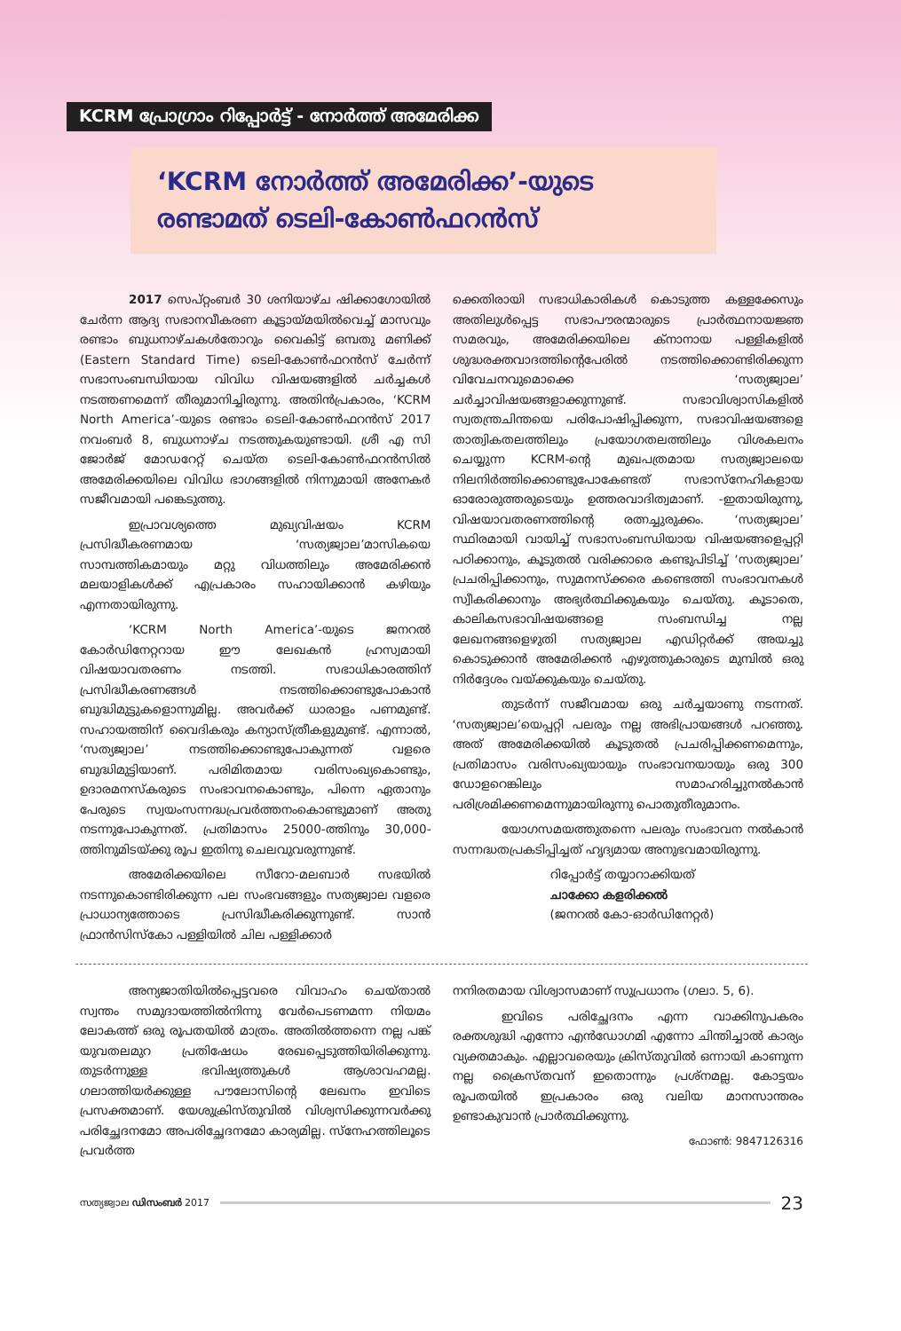KCRM പ്രോഗ്രാം റിപ്പോർട്ട് - നോർത്ത് അമേരിക്ക
‘KCRM നോർത്ത് അമേരിക്ക’-യുടെ
രണ്ടാമത് ടെലി-കോൺഫറൻസ്
2017 സെപ്റ്റംബർ 30 ശനിയാഴ്ച ഷിക്കാഗോയിൽ ചേർന്ന ആദ്യ സഭാനവീകരണ കൂട്ടായ്മയിൽവെച്ച് മാസവും രണ്ടാം ബുധനാഴ്ചകൾതോറും വൈകിട്ട് ഒമ്പതു മണിക്ക് (Eastern Standard Time) ടെലി-കോൺഫറൻസ് ചേർന്ന് സഭാസംബന്ധിയായ വിവിധ വിഷയങ്ങളിൽ ചർച്ചകൾ നടത്തണമെന്ന് തീരുമാനിച്ചിരുന്നു. അതിൻപ്രകാരം, ‘KCRM North America’-യുടെ രണ്ടാം ടെലി-കോൺഫറൻസ് 2017 നവംബർ 8, ബുധനാഴ്ച നടത്തുകയുണ്ടായി. ശ്രീ എ സി ജോർജ് മോഡറേറ്റ് ചെയ്ത ടെലി-കോൺഫറൻസിൽ അമേരിക്കയിലെ വിവിധ ഭാഗങ്ങളിൽ നിന്നുമായി അനേകർ സജീവമായി പങ്കെടുത്തു.
ഇപ്രാവശ്യത്തെ മുഖ്യവിഷയം KCRM പ്രസിദ്ധീകരണമായ ‘സത്യജ്വാല’മാസികയെ സാമ്പത്തികമായും മറ്റു വിധത്തിലും അമേരിക്കൻ മലയാളികൾക്ക് എപ്രകാരം സഹായിക്കാൻ കഴിയും എന്നതായിരുന്നു.
‘KCRM North America’-യുടെ ജനറൽ കോർഡിനേറ്ററായ ഈ ലേഖകൻ ഹ്രസ്വമായി വിഷയാവതരണം നടത്തി. സഭാധികാരത്തിന് പ്രസിദ്ധീകരണങ്ങൾ നടത്തിക്കൊണ്ടുപോകാൻ ബുദ്ധിമുട്ടുകളൊന്നുമില്ല. അവർക്ക് ധാരാളം പണമുണ്ട്. സഹായത്തിന് വൈദികരും കന്യാസ്ത്രീകളുമുണ്ട്. എന്നാൽ, ‘സത്യജ്വാല’ നടത്തിക്കൊണ്ടുപോകുന്നത് വളരെ ബുദ്ധിമുട്ടിയാണ്. പരിമിതമായ വരിസംഖ്യകൊണ്ടും, ഉദാരമനസ്കരുടെ സംഭാവനകൊണ്ടും, പിന്നെ ഏതാനും പേരുടെ സ്വയംസന്നദ്ധപ്രവർത്തനംകൊണ്ടുമാണ് അതു നടന്നുപോകുന്നത്. പ്രതിമാസം 25000-ത്തിനും 30,000-ത്തിനുമിടയ്ക്കു രൂപ ഇതിനു ചെലവുവരുന്നുണ്ട്.
അമേരിക്കയിലെ സീറോ-മലബാർ സഭയിൽ നടന്നുകൊണ്ടിരിക്കുന്ന പല സംഭവങ്ങളും സത്യജ്വാല വളരെ പ്രാധാന്യത്തോടെ പ്രസിദ്ധീകരിക്കുന്നുണ്ട്. സാൻ ഫ്രാൻസിസ്കോ പള്ളിയിൽ ചില പള്ളിക്കാർ
ക്കെതിരായി സഭാധികാരികൾ കൊടുത്ത കള്ളക്കേസും അതിലുൾപ്പെട്ട സഭാപൗരന്മാരുടെ പ്രാർത്ഥനായജ്ഞ സമരവും, അമേരിക്കയിലെ ക്നാനായ പള്ളികളിൽ ശുദ്ധരക്തവാദത്തിന്റെപേരിൽ നടത്തിക്കൊണ്ടിരിക്കുന്ന വിവേചനവുമൊക്കെ ‘സത്യജ്വാല’ ചർച്ചാവിഷയങ്ങളാക്കുന്നുണ്ട്. സഭാവിശ്വാസികളിൽ സ്വതന്ത്രചിന്തയെ പരിപോഷിപ്പിക്കുന്ന, സഭാവിഷയങ്ങളെ താത്വികതലത്തിലും പ്രയോഗതലത്തിലും വിശകലനം ചെയ്യുന്ന KCRM-ന്റെ മുഖപത്രമായ സത്യജ്വാലയെ നിലനിർത്തിക്കൊണ്ടുപോകേണ്ടത് സഭാസ്നേഹികളായ ഓരോരുത്തരുടെയും ഉത്തരവാദിത്വമാണ്. -ഇതായിരുന്നു, വിഷയാവതരണത്തിന്റെ രത്നച്ചുരുക്കം. ‘സത്യജ്വാല’ സ്ഥിരമായി വായിച്ച് സഭാസംബന്ധിയായ വിഷയങ്ങളെപ്പറ്റി പഠിക്കാനും, കൂടുതൽ വരിക്കാരെ കണ്ടുപിടിച്ച് ‘സത്യജ്വാല’ പ്രചരിപ്പിക്കാനും, സുമനസ്ക്കരെ കണ്ടെത്തി സംഭാവനകൾ സ്വീകരിക്കാനും അഭ്യർത്ഥിക്കുകയും ചെയ്തു. കൂടാതെ, കാലികസഭാവിഷയങ്ങളെ സംബന്ധിച്ച നല്ല ലേഖനങ്ങളെഴുതി സത്യജ്വാല എഡിറ്റർക്ക് അയച്ചു കൊടുക്കാൻ അമേരിക്കൻ എഴുത്തുകാരുടെ മുമ്പിൽ ഒരു നിർദ്ദേശം വയ്ക്കുകയും ചെയ്തു.
തുടർന്ന് സജീവമായ ഒരു ചർച്ചയാണു നടന്നത്. ‘സത്യജ്വാല’യെപ്പറ്റി പലരും നല്ല അഭിപ്രായങ്ങൾ പറഞ്ഞു. അത് അമേരിക്കയിൽ കൂടുതൽ പ്രചരിപ്പിക്കണമെന്നും, പ്രതിമാസം വരിസംഖ്യയായും സംഭാവനയായും ഒരു 300 ഡോളറെങ്കിലും സമാഹരിച്ചുനൽകാൻ പരിശ്രമിക്കണമെന്നുമായിരുന്നു പൊതുതീരുമാനം.
യോഗസമയത്തുതന്നെ പലരും സംഭാവന നൽകാൻ സന്നദ്ധതപ്രകടിപ്പിച്ചത് ഹൃദ്യമായ അനുഭവമായിരുന്നു.
റിപ്പോർട്ട് തയ്യാറാക്കിയത്
ചാക്കോ കളരിക്കൽ
(ജനറൽ കോ-ഓർഡിനേറ്റർ)
അന്യജാതിയിൽപ്പെട്ടവരെ വിവാഹം ചെയ്താൽ സ്വന്തം സമുദായത്തിൽനിന്നു വേർപെടണമന്ന നിയമം ലോകത്ത് ഒരു രൂപതയിൽ മാത്രം. അതിൽത്തന്നെ നല്ല പങ്ക് യുവതലമുറ പ്രതിഷേധം രേഖപ്പെടുത്തിയിരിക്കുന്നു. തുടർന്നുള്ള ഭവിഷ്യത്തുകൾ ആശാവഹമല്ല. ഗലാത്തിയർക്കുള്ള പൗലോസിന്റെ ലേഖനം ഇവിടെ പ്രസക്തമാണ്. യേശുക്രിസ്തുവിൽ വിശ്വസിക്കുന്നവർക്കു പരിച്ഛേദനമോ അപരിച്ഛേദനമോ കാര്യമില്ല. സ്നേഹത്തിലൂടെ പ്രവർത്ത
നനിരതമായ വിശ്വാസമാണ് സുപ്രധാനം (ഗലാ. 5, 6).
ഇവിടെ പരിച്ഛേദനം എന്ന വാക്കിനുപകരം രക്തശുദ്ധി എന്നോ എൻഡോഗമി എന്നോ ചിന്തിച്ചാൽ കാര്യം വ്യക്തമാകും. എല്ലാവരെയും ക്രിസ്തുവിൽ ഒന്നായി കാണുന്ന നല്ല ക്രൈസ്തവന് ഇതൊന്നും പ്രശ്നമല്ല. കോട്ടയം രൂപതയിൽ ഇപ്രകാരം ഒരു വലിയ മാനസാന്തരം ഉണ്ടാകുവാൻ പ്രാർത്ഥിക്കുന്നു.
ഫോൺ: 9847126316
സത്യജ്വാല ഡിസംബർ 2017
23